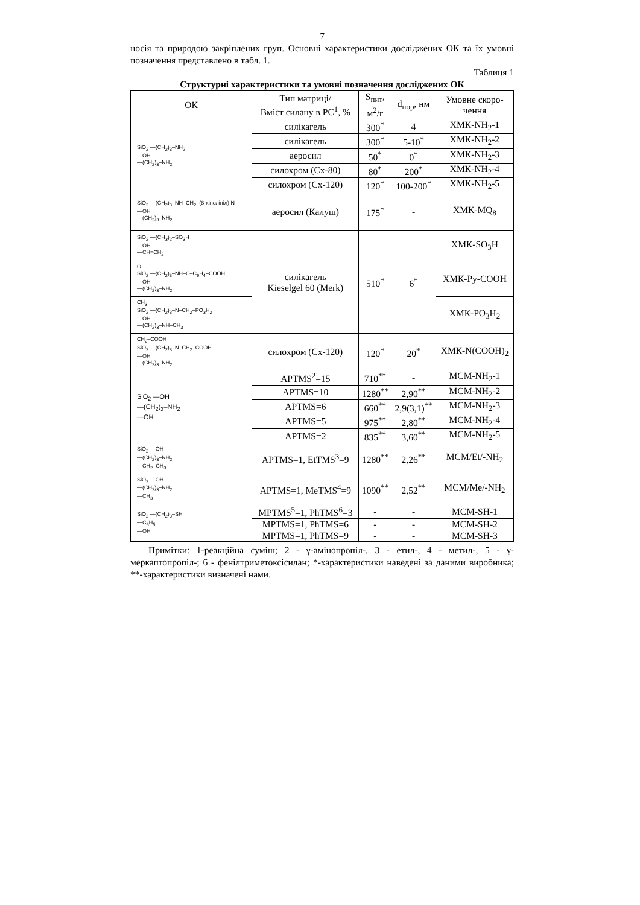7
носія та природою закріплених груп. Основні характеристики досліджених ОК та їх умовні позначення представлено в табл. 1.
Таблиця 1
Структурні характеристики та умовні позначення досліджених ОК
| ОК | Тип матриці/ Вміст силану в РС<sup>1</sup>, % | S<sub>пит</sub>, м<sup>2</sup>/г | d<sub>пор</sub>, нм | Умовне скоро- чення |
| --- | --- | --- | --- | --- |
| SiO<sub>2</sub> —(CH<sub>2</sub>)<sub>3</sub>–NH<sub>2</sub> —OH —(CH<sub>2</sub>)<sub>3</sub>–NH<sub>2</sub> | силікагель | 300<sup>*</sup> | 4 | ХМК-NH<sub>2</sub>-1 |
| | силікагель | 300<sup>*</sup> | 5-10<sup>*</sup> | ХМК-NH<sub>2</sub>-2 |
| | аеросил | 50<sup>*</sup> | 0<sup>*</sup> | ХМК-NH<sub>2</sub>-3 |
| | силохром (Сх-80) | 80<sup>*</sup> | 200<sup>*</sup> | ХМК-NH<sub>2</sub>-4 |
| | силохром (Сх-120) | 120<sup>*</sup> | 100-200<sup>*</sup> | ХМК-NH<sub>2</sub>-5 |
| SiO<sub>2</sub> —(CH<sub>2</sub>)<sub>3</sub>–NH–CH<sub>2</sub>–(8-хінолініл) N —OH —(CH<sub>2</sub>)<sub>3</sub>–NH<sub>2</sub> | аеросил (Калуш) | 175<sup>*</sup> | - | ХМК-MQ<sub>8</sub> |
| SiO<sub>2</sub> —(CH<sub>3</sub>)<sub>2</sub>–SO<sub>3</sub>H —OH —CH=CH<sub>2</sub> | силікагель Kieselgel 60 (Merk) | 510<sup>*</sup> | 6<sup>*</sup> | ХМК-SO<sub>3</sub>H |
| O SiO<sub>2</sub> —(CH<sub>2</sub>)<sub>3</sub>–NH–C–C<sub>6</sub>H<sub>4</sub>–COOH —OH —(CH<sub>2</sub>)<sub>3</sub>–NH<sub>2</sub> | | | | ХМК-Py-COOH |
| CH<sub>3</sub> SiO<sub>2</sub> —(CH<sub>2</sub>)<sub>3</sub>–N–CH<sub>2</sub>–PO<sub>3</sub>H<sub>2</sub> —OH —(CH<sub>2</sub>)<sub>3</sub>–NH–CH<sub>3</sub> | | | | ХМК-PO<sub>3</sub>H<sub>2</sub> |
| CH<sub>2</sub>–COOH SiO<sub>2</sub> —(CH<sub>2</sub>)<sub>3</sub>–N–CH<sub>2</sub>–COOH —OH —(CH<sub>2</sub>)<sub>3</sub>–NH<sub>2</sub> | силохром (Сх-120) | 120<sup>*</sup> | 20<sup>*</sup> | ХМК-N(COOH)<sub>2</sub> |
| SiO<sub>2</sub> —OH —(CH<sub>2</sub>)<sub>3</sub>–NH<sub>2</sub> —OH | APTMS<sup>2</sup>=15 | 710<sup>**</sup> | - | MCM-NH<sub>2</sub>-1 |
| | APTMS=10 | 1280<sup>**</sup> | 2,90<sup>**</sup> | MCM-NH<sub>2</sub>-2 |
| | APTMS=6 | 660<sup>**</sup> | 2,9(3,1)<sup>**</sup> | MCM-NH<sub>2</sub>-3 |
| | APTMS=5 | 975<sup>**</sup> | 2,80<sup>**</sup> | MCM-NH<sub>2</sub>-4 |
| | APTMS=2 | 835<sup>**</sup> | 3,60<sup>**</sup> | MCM-NH<sub>2</sub>-5 |
| SiO<sub>2</sub> —OH —(CH<sub>2</sub>)<sub>3</sub>–NH<sub>2</sub> —CH<sub>2</sub>–CH<sub>3</sub> | APTMS=1, EtTMS<sup>3</sup>=9 | 1280<sup>**</sup> | 2,26<sup>**</sup> | MCM/Et/-NH<sub>2</sub> |
| SiO<sub>2</sub> —OH —(CH<sub>2</sub>)<sub>3</sub>–NH<sub>2</sub> —CH<sub>3</sub> | APTMS=1, MeTMS<sup>4</sup>=9 | 1090<sup>**</sup> | 2,52<sup>**</sup> | MCM/Me/-NH<sub>2</sub> |
| SiO<sub>2</sub> —(CH<sub>2</sub>)<sub>3</sub>–SH —C<sub>6</sub>H<sub>5</sub> —OH | MPTMS<sup>5</sup>=1, PhTMS<sup>6</sup>=3 | - | - | MCM-SH-1 |
| | MPTMS=1, PhTMS=6 | - | - | MCM-SH-2 |
| | MPTMS=1, PhTMS=9 | - | - | MCM-SH-3 |
Примітки: 1-реакційна суміш; 2 - γ-амінопропіл-, 3 - етил-, 4 - метил-, 5 - γ-меркаптопропіл-; 6 - фенілтриметоксісилан; *-характеристики наведені за даними виробника; **-характеристики визначені нами.